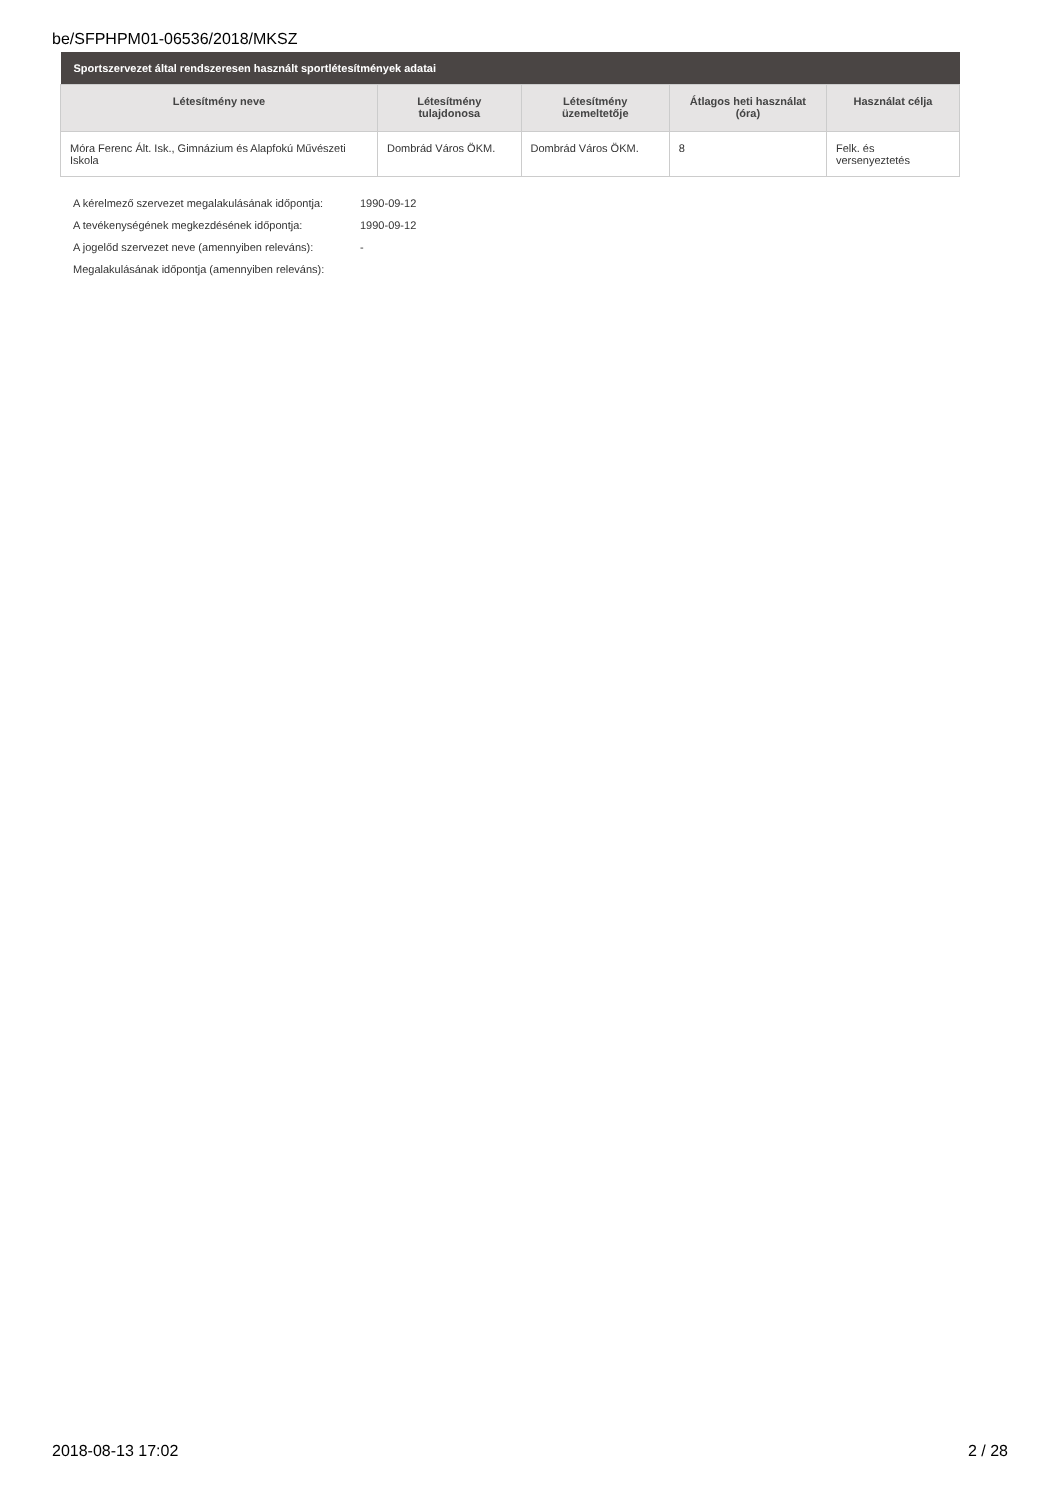be/SFPHPM01-06536/2018/MKSZ
| Sportszervezet által rendszeresen használt sportlétesítmények adatai | | | | |
| --- | --- | --- | --- | --- |
| Létesítmény neve | Létesítmény tulajdonosa | Létesítmény üzemeltetője | Átlagos heti használat (óra) | Használat célja |
| Móra Ferenc Ált. Isk., Gimnázium és Alapfokú Művészeti Iskola | Dombrád Város ÖKM. | Dombrád Város ÖKM. | 8 | Felk. és versenyeztetés |
A kérelmező szervezet megalakulásának időpontja: 1990-09-12
A tevékenységének megkezdésének időpontja: 1990-09-12
A jogelőd szervezet neve (amennyiben releváns): -
Megalakulásának időpontja (amennyiben releváns):
2018-08-13 17:02 2 / 28